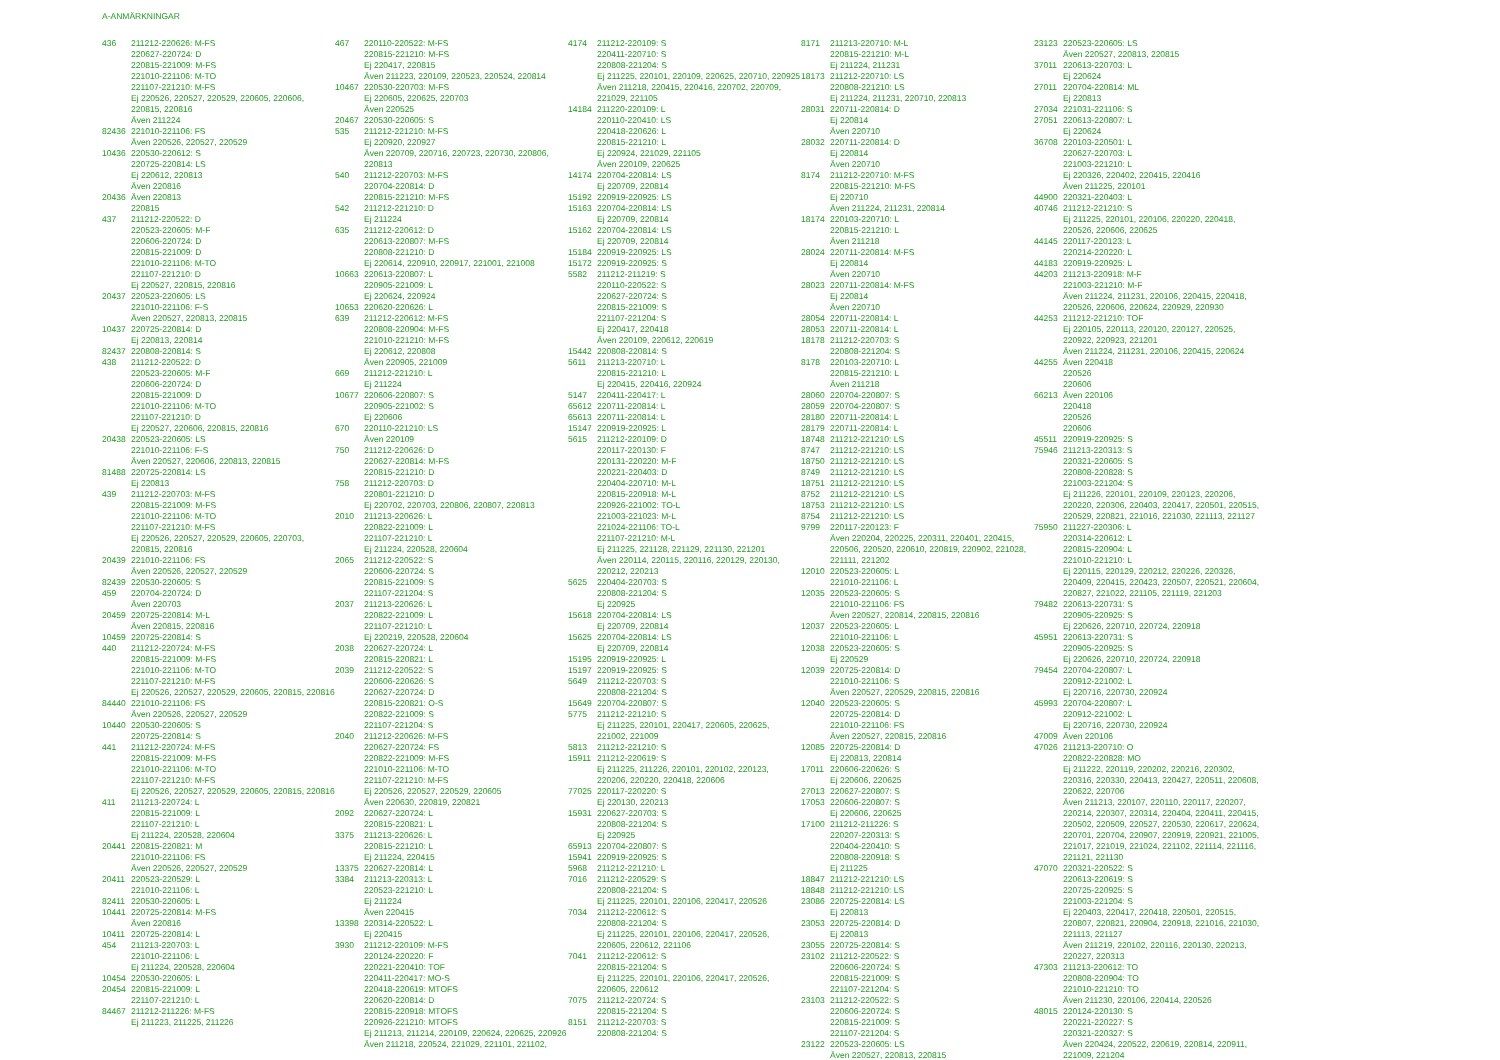A-ANMÄRKNINGAR
436 211212-220626: M-FS
220627-220724: D
220815-221009: M-FS
221010-221106: M-TO
221107-221210: M-FS
Ej 220526, 220527, 220529, 220605, 220606, 220815, 220816
Även 211224
82436 221010-221106: FS
Även 220526, 220527, 220529
10436 220530-220612: S
220725-220814: LS
Ej 220612, 220813
Även 220816
20436 Även 220813
220815
437 211212-220522: D
220523-220605: M-F
220606-220724: D
220815-221009: D
221010-221106: M-TO
221107-221210: D
Ej 220527, 220815, 220816
20437 220523-220605: LS
221010-221106: F-S
Även 220527, 220813, 220815
10437 220725-220814: D
Ej 220813, 220814
82437 220808-220814: S
438 211212-220522: D
220523-220605: M-F
220606-220724: D
220815-221009: D
221010-221106: M-TO
221107-221210: D
Ej 220527, 220606, 220815, 220816
20438 220523-220605: LS
221010-221106: F-S
Även 220527, 220606, 220813, 220815
81488 220725-220814: LS
Ej 220813
439 211212-220703: M-FS
220815-221009: M-FS
221010-221106: M-TO
221107-221210: M-FS
Ej 220526, 220527, 220529, 220605, 220703, 220815, 220816
20439 221010-221106: FS
Även 220526, 220527, 220529
82439 220530-220605: S
459 220704-220724: D
Även 220703
20459 220725-220814: M-L
Även 220815, 220816
10459 220725-220814: S
440 211212-220724: M-FS
220815-221009: M-FS
221010-221106: M-TO
221107-221210: M-FS
Ej 220526, 220527, 220529, 220605, 220815, 220816
84440 221010-221106: FS
Även 220526, 220527, 220529
10440 220530-220605: S
220725-220814: S
441 211212-220724: M-FS
220815-221009: M-FS
221010-221106: M-TO
221107-221210: M-FS
Ej 220526, 220527, 220529, 220605, 220815, 220816
411 211213-220724: L
220815-221009: L
221107-221210: L
Ej 211224, 220528, 220604
20441 220815-220821: M
221010-221106: FS
Även 220526, 220527, 220529
20411 220523-220529: L
221010-221106: L
82411 220530-220605: L
10441 220725-220814: M-FS
Även 220816
10411 220725-220814: L
454 211213-220703: L
221010-221106: L
Ej 211224, 220528, 220604
10454 220530-220605: L
20454 220815-221009: L
221107-221210: L
84467 211212-211226: M-FS
Ej 211223, 211225, 211226
467 220110-220522: M-FS
220815-221210: M-FS
Ej 220417, 220815
Även 211223, 220109, 220523, 220524, 220814
10467 220530-220703: M-FS
Ej 220605, 220625, 220703
Även 220525
20467 220530-220605: S
535 211212-221210: M-FS
Ej 220920, 220927
Även 220709, 220716, 220723, 220730, 220806, 220813
540 211212-220703: M-FS
220704-220814: D
220815-221210: M-FS
542 211212-221210: D
Ej 211224
635 211212-220612: D
220613-220807: M-FS
220808-221210: D
Ej 220614, 220910, 220917, 221001, 221008
10663 220613-220807: L
220905-221009: L
Ej 220624, 220924
10653 220620-220626: L
639 211212-220612: M-FS
220808-220904: M-FS
221010-221210: M-FS
Ej 220612, 220808
Även 220905, 221009
669 211212-221210: L
Ej 211224
10677 220606-220807: S
220905-221002: S
Ej 220606
670 220110-221210: LS
Även 220109
750 211212-220626: D
220627-220814: M-FS
220815-221210: D
758 211212-220703: D
220801-221210: D
Ej 220702, 220703, 220806, 220807, 220813
2010 211213-220626: L
220822-221009: L
221107-221210: L
Ej 211224, 220528, 220604
2065 211212-220522: S
220606-220724: S
220815-221009: S
221107-221204: S
2037 211213-220626: L
220822-221009: L
221107-221210: L
Ej 220219, 220528, 220604
2038 220627-220724: L
220815-220821: L
2039 211212-220522: S
220606-220626: S
220627-220724: D
220815-220821: O-S
220822-221009: S
221107-221204: S
2040 211212-220626: M-FS
220627-220724: FS
220822-221009: M-FS
221010-221106: M-TO
221107-221210: M-FS
Ej 220526, 220527, 220529, 220605
Även 220630, 220819, 220821
2092 220627-220724: L
220815-220821: L
3375 211213-220626: L
220815-221210: L
Ej 211224, 220415
13375 220627-220814: L
3384 211213-220313: L
220523-221210: L
Ej 211224
Även 220415
13398 220314-220522: L
Ej 220415
3930 211212-220109: M-FS
220124-220220: F
220221-220410: TOF
220411-220417: MO-S
220418-220619: MTOFS
220620-220814: D
220815-220918: MTOFS
220926-221210: MTOFS
Ej 211213, 211214, 220109, 220624, 220625, 220926
Även 211218, 220524, 221029, 221101, 221102,
4174 211212-220109: S
220411-220710: S
220808-221204: S
Ej 211225, 220101, 220109, 220625, 220710, 220925
Även 211218, 220415, 220416, 220702, 220709, 221029, 221105
14184 211220-220109: L
220110-220410: LS
220418-220626: L
220815-221210: L
Ej 220924, 221029, 221105
Även 220109, 220625
14174 220704-220814: LS
Ej 220709, 220814
15192 220919-220925: LS
15163 220704-220814: LS
Ej 220709, 220814
15162 220704-220814: LS
Ej 220709, 220814
15184 220919-220925: LS
15172 220919-220925: S
5582 211212-211219: S
220110-220522: S
220627-220724: S
220815-221009: S
221107-221204: S
Ej 220417, 220418
Även 220109, 220612, 220619
15442 220808-220814: S
5611 211213-220710: L
220815-221210: L
Ej 220415, 220416, 220924
5147 220411-220417: L
65612 220711-220814: L
65613 220711-220814: L
15147 220919-220925: L
5615 211212-220109: D
220117-220130: F
220131-220220: M-F
220221-220403: D
220404-220710: M-L
220815-220918: M-L
220926-221002: TO-L
221003-221023: M-L
221024-221106: TO-L
221107-221210: M-L
Ej 211225, 221128, 221129, 221130, 221201
Även 220114, 220115, 220116, 220129, 220130, 220212, 220213
5625 220404-220703: S
220808-221204: S
Ej 220925
15618 220704-220814: LS
Ej 220709, 220814
15625 220704-220814: LS
Ej 220709, 220814
15195 220919-220925: L
15197 220919-220925: S
5649 211212-220703: S
220808-221204: S
15649 220704-220807: S
5775 211212-221210: S
Ej 211225, 220101, 220417, 220605, 220625, 221002, 221009
5813 211212-221210: S
15911 211212-220619: S
Ej 211225, 211226, 220101, 220102, 220123, 220206, 220220, 220418, 220606
77025 220117-220220: S
Ej 220130, 220213
15931 220627-220703: S
220808-221204: S
Ej 220925
65913 220704-220807: S
15941 220919-220925: S
5968 211212-221210: L
7016 211212-220529: S
220808-221204: S
Ej 211225, 220101, 220106, 220417, 220526
7034 211212-220612: S
220808-221204: S
Ej 211225, 220101, 220106, 220417, 220526, 220605, 220612, 221106
7041 211212-220612: S
220815-221204: S
Ej 211225, 220101, 220106, 220417, 220526, 220605, 220612
7075 211212-220724: S
220815-221204: S
8151 211212-220703: S
220808-221204: S
8171 211213-220710: M-L
220815-221210: M-L
Ej 211224, 211231
18173 211212-220710: LS
220808-221210: LS
Ej 211224, 211231, 220710, 220813
28031 220711-220814: D
Ej 220814
Även 220710
28032 220711-220814: D
Ej 220814
Även 220710
8174 211212-220710: M-FS
220815-221210: M-FS
Ej 220710
Även 211224, 211231, 220814
18174 220103-220710: L
220815-221210: L
Även 211218
28024 220711-220814: M-FS
Ej 220814
Även 220710
28023 220711-220814: M-FS
Ej 220814
Även 220710
28054 220711-220814: L
28053 220711-220814: L
18178 211212-220703: S
220808-221204: S
8178 220103-220710: L
220815-221210: L
Även 211218
28060 220704-220807: S
28059 220704-220807: S
28180 220711-220814: L
28179 220711-220814: L
18748 211212-221210: LS
8747 211212-221210: LS
18750 211212-221210: LS
8749 211212-221210: LS
18751 211212-221210: LS
8752 211212-221210: LS
18753 211212-221210: LS
8754 211212-221210: LS
9799 220117-220123: F
Även 220204, 220225, 220311, 220401, 220415, 220506, 220520, 220610, 220819, 220902, 221028, 221111, 221202
12010 220523-220605: L
221010-221106: L
12035 220523-220605: S
221010-221106: FS
Även 220527, 220814, 220815, 220816
12037 220523-220605: L
221010-221106: L
12038 220523-220605: S
Ej 220529
12039 220725-220814: D
221010-221106: S
Även 220527, 220529, 220815, 220816
12040 220523-220605: S
220725-220814: D
221010-221106: FS
Även 220527, 220815, 220816
12085 220725-220814: D
Ej 220813, 220814
17011 220606-220626: S
Ej 220606, 220625
27013 220627-220807: S
17053 220606-220807: S
Ej 220606, 220625
17100 211212-211226: S
220207-220313: S
220404-220410: S
220808-220918: S
Ej 211225
18847 211212-221210: LS
18848 211212-221210: LS
23086 220725-220814: LS
Ej 220813
23053 220725-220814: D
Ej 220813
23055 220725-220814: S
23102 211212-220522: S
220606-220724: S
220815-221009: S
221107-221204: S
23103 211212-220522: S
220606-220724: S
220815-221009: S
221107-221204: S
23122 220523-220605: LS
Även 220527, 220813, 220815
23123 220523-220605: LS
Även 220527, 220813, 220815
37011 220613-220703: L
Ej 220624
27011 220704-220814: ML
Ej 220813
27034 221031-221106: S
27051 220613-220807: L
Ej 220624
36708 220103-220501: L
220627-220703: L
221003-221210: L
Ej 220326, 220402, 220415, 220416
Även 211225, 220101
44900 220321-220403: L
40746 211212-221210: S
Ej 211225, 220101, 220106, 220220, 220418, 220526, 220606, 220625
44145 220117-220123: L
220214-220220: L
44183 220919-220925: L
44203 211213-220918: M-F
221003-221210: M-F
Även 211224, 211231, 220106, 220415, 220418, 220526, 220606, 220624, 220929, 220930
44253 211212-221210: TOF
Ej 220105, 220113, 220120, 220127, 220525, 220922, 220923, 221201
Även 211224, 211231, 220106, 220415, 220624
44255 Även 220418
220526
220606
66213 Även 220106
220418
220526
220606
45511 220919-220925: S
75946 211213-220313: S
220321-220605: S
220808-220828: S
221003-221204: S
Ej 211226, 220101, 220109, 220123, 220206, 220220, 220306, 220403, 220417, 220501, 220515, 220529, 220821, 221016, 221030, 221113, 221127
75950 211227-220306: L
220314-220612: L
220815-220904: L
221010-221210: L
Ej 220115, 220129, 220212, 220226, 220326, 220409, 220415, 220423, 220507, 220521, 220604, 220827, 221022, 221105, 221119, 221203
79482 220613-220731: S
220905-220925: S
Ej 220626, 220710, 220724, 220918
45951 220613-220731: S
220905-220925: S
Ej 220626, 220710, 220724, 220918
79454 220704-220807: L
220912-221002: L
Ej 220716, 220730, 220924
45993 220704-220807: L
220912-221002: L
Ej 220716, 220730, 220924
47009 Även 220106
47026 211213-220710: O
220822-220828: MO
Ej 211222, 220119, 220202, 220216, 220302, 220316, 220330, 220413, 220427, 220511, 220608, 220622, 220706
Även 211213, 220107, 220110, 220117, 220207, 220214, 220307, 220314, 220404, 220411, 220415, 220502, 220509, 220527, 220530, 220617, 220624, 220701, 220704, 220907, 220919, 220921, 221005, 221017, 221019, 221024, 221102, 221114, 221116, 221121, 221130
47070 220321-220522: S
220613-220619: S
220725-220925: S
221003-221204: S
Ej 220403, 220417, 220418, 220501, 220515, 220807, 220821, 220904, 220918, 221016, 221030, 221113, 221127
Även 211219, 220102, 220116, 220130, 220213, 220227, 220313
47303 211213-220612: TO
220808-220904: TO
221010-221210: TO
Även 211230, 220106, 220414, 220526
48015 220124-220130: S
220221-220227: S
220321-220327: S
Även 220424, 220522, 220619, 220814, 220911, 221009, 221204